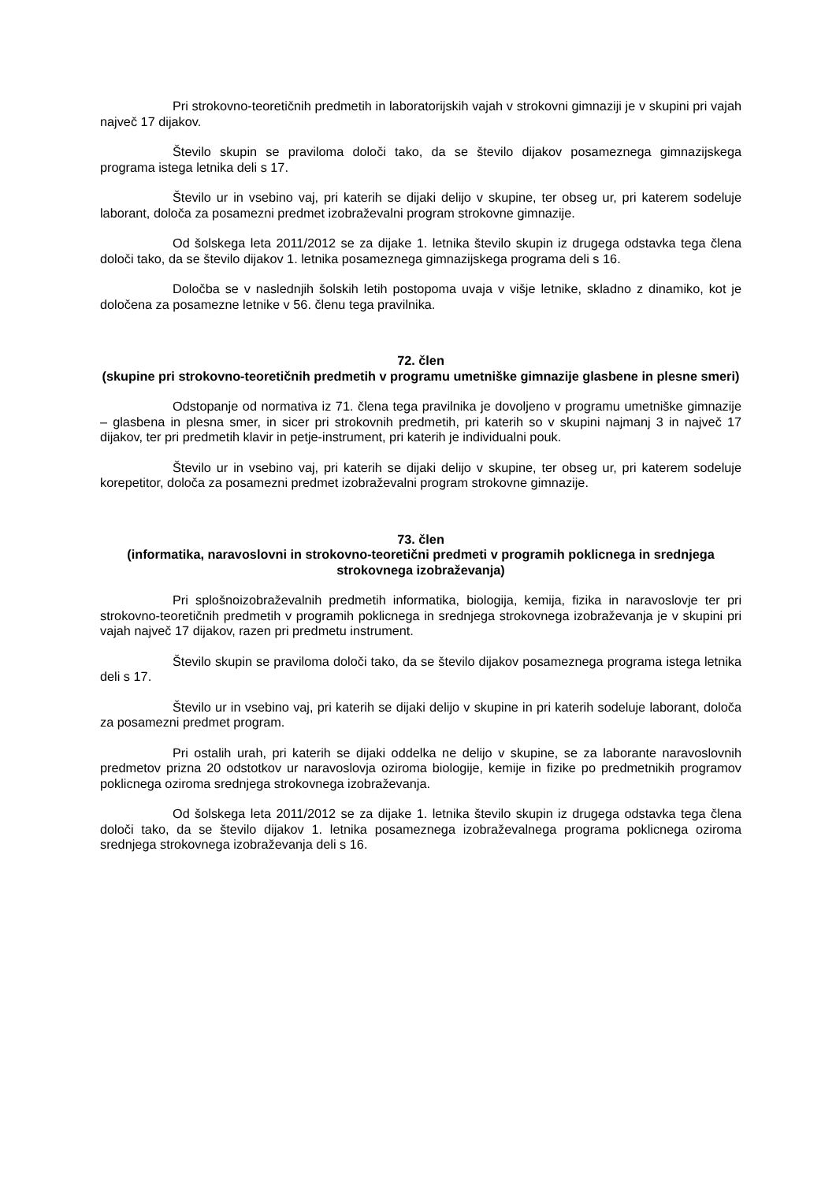Pri strokovno-teoretičnih predmetih in laboratorijskih vajah v strokovni gimnaziji je v skupini pri vajah največ 17 dijakov.
Število skupin se praviloma določi tako, da se število dijakov posameznega gimnazijskega programa istega letnika deli s 17.
Število ur in vsebino vaj, pri katerih se dijaki delijo v skupine, ter obseg ur, pri katerem sodeluje laborant, določa za posamezni predmet izobraževalni program strokovne gimnazije.
Od šolskega leta 2011/2012 se za dijake 1. letnika število skupin iz drugega odstavka tega člena določi tako, da se število dijakov 1. letnika posameznega gimnazijskega programa deli s 16.
Določba se v naslednjih šolskih letih postopoma uvaja v višje letnike, skladno z dinamiko, kot je določena za posamezne letnike v 56. členu tega pravilnika.
72. člen
(skupine pri strokovno-teoretičnih predmetih v programu umetniške gimnazije glasbene in plesne smeri)
Odstopanje od normativa iz 71. člena tega pravilnika je dovoljeno v programu umetniške gimnazije – glasbena in plesna smer, in sicer pri strokovnih predmetih, pri katerih so v skupini najmanj 3 in največ 17 dijakov, ter pri predmetih klavir in petje-instrument, pri katerih je individualni pouk.
Število ur in vsebino vaj, pri katerih se dijaki delijo v skupine, ter obseg ur, pri katerem sodeluje korepetitor, določa za posamezni predmet izobraževalni program strokovne gimnazije.
73. člen
(informatika, naravoslovni in strokovno-teoretični predmeti v programih poklicnega in srednjega strokovnega izobraževanja)
Pri splošnoizobraževalnih predmetih informatika, biologija, kemija, fizika in naravoslovje ter pri strokovno-teoretičnih predmetih v programih poklicnega in srednjega strokovnega izobraževanja je v skupini pri vajah največ 17 dijakov, razen pri predmetu instrument.
Število skupin se praviloma določi tako, da se število dijakov posameznega programa istega letnika deli s 17.
Število ur in vsebino vaj, pri katerih se dijaki delijo v skupine in pri katerih sodeluje laborant, določa za posamezni predmet program.
Pri ostalih urah, pri katerih se dijaki oddelka ne delijo v skupine, se za laborante naravoslovnih predmetov prizna 20 odstotkov ur naravoslovja oziroma biologije, kemije in fizike po predmetnikih programov poklicnega oziroma srednjega strokovnega izobraževanja.
Od šolskega leta 2011/2012 se za dijake 1. letnika število skupin iz drugega odstavka tega člena določi tako, da se število dijakov 1. letnika posameznega izobraževalnega programa poklicnega oziroma srednjega strokovnega izobraževanja deli s 16.